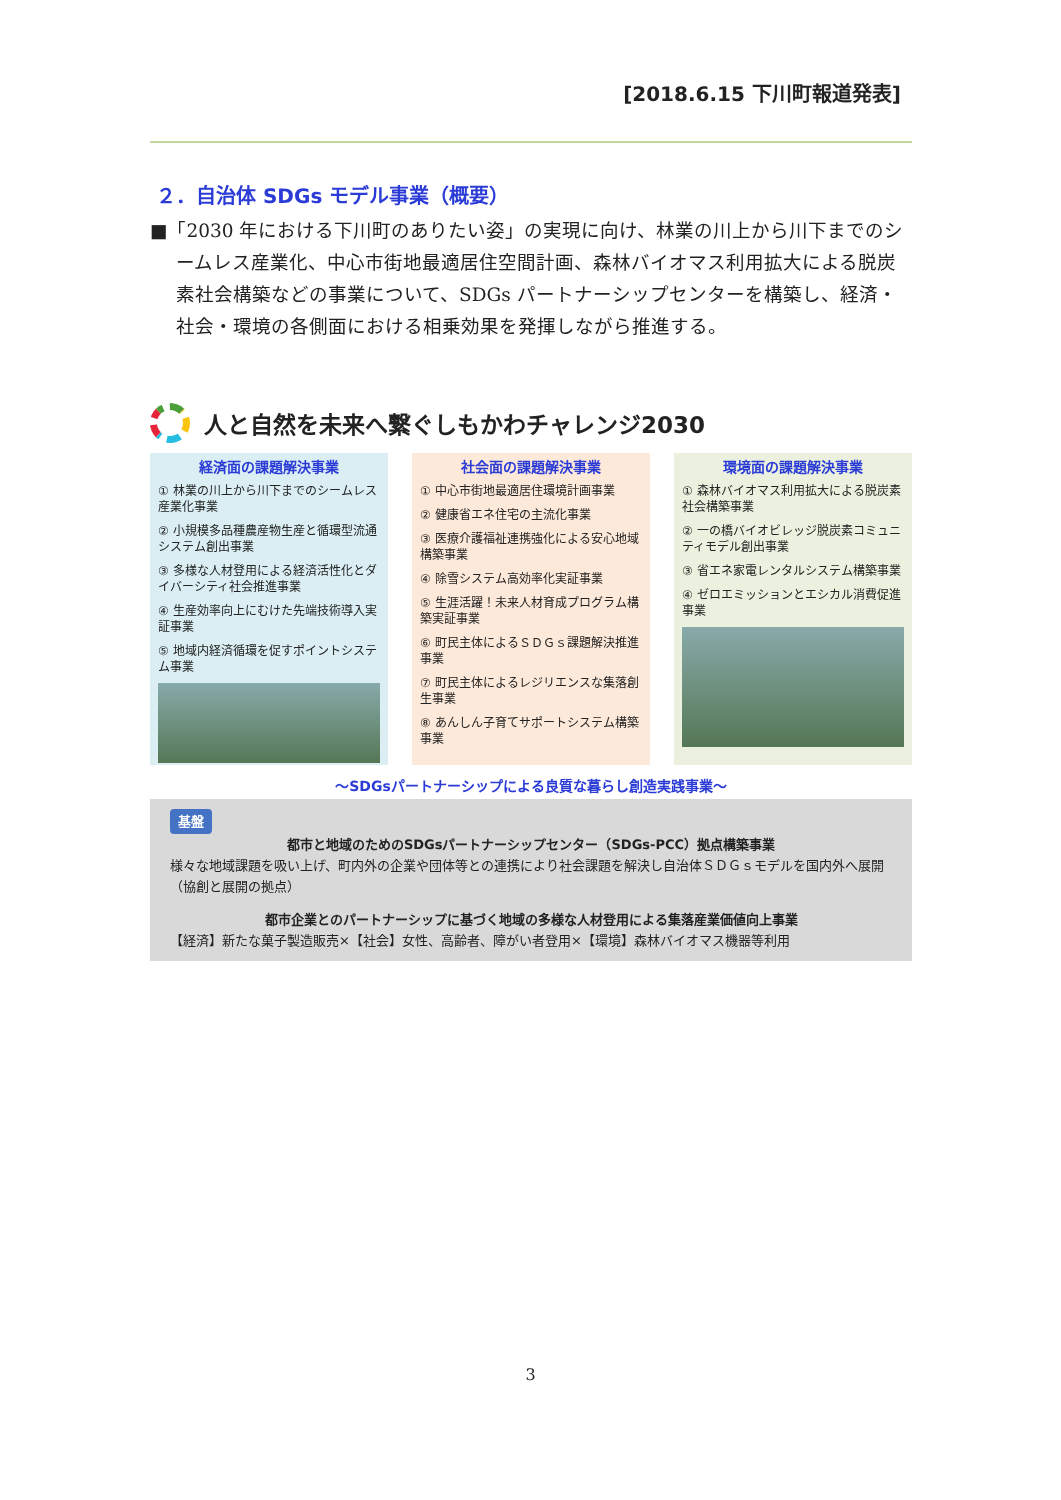[2018.6.15 下川町報道発表]
２．自治体 SDGs モデル事業（概要）
■「2030 年における下川町のありたい姿」の実現に向け、林業の川上から川下までのシームレス産業化、中心市街地最適居住空間計画、森林バイオマス利用拡大による脱炭素社会構築などの事業について、SDGs パートナーシップセンターを構築し、経済・社会・環境の各側面における相乗効果を発揮しながら推進する。
人と自然を未来へ繋ぐしもかわチャレンジ2030
経済面の課題解決事業
① 林業の川上から川下までのシームレス産業化事業
② 小規模多品種農産物生産と循環型流通システム創出事業
③ 多様な人材登用による経済活性化とダイバーシティ社会推進事業
④ 生産効率向上にむけた先端技術導入実証事業
⑤ 地域内経済循環を促すポイントシステム事業
社会面の課題解決事業
① 中心市街地最適居住環境計画事業
② 健康省エネ住宅の主流化事業
③ 医療介護福祉連携強化による安心地域構築事業
④ 除雪システム高効率化実証事業
⑤ 生涯活躍！未来人材育成プログラム構築実証事業
⑥ 町民主体によるＳＤＧｓ課題解決推進事業
⑦ 町民主体によるレジリエンスな集落創生事業
⑧ あんしん子育てサポートシステム構築事業
環境面の課題解決事業
① 森林バイオマス利用拡大による脱炭素社会構築事業
② 一の橋バイオビレッジ脱炭素コミュニティモデル創出事業
③ 省エネ家電レンタルシステム構築事業
④ ゼロエミッションとエシカル消費促進事業
～SDGsパートナーシップによる良質な暮らし創造実践事業～
基盤
都市と地域のためのSDGsパートナーシップセンター（SDGs-PCC）拠点構築事業
様々な地域課題を吸い上げ、町内外の企業や団体等との連携により社会課題を解決し自治体ＳＤＧｓモデルを国内外へ展開（協創と展開の拠点）
都市企業とのパートナーシップに基づく地域の多様な人材登用による集落産業価値向上事業
【経済】新たな菓子製造販売×【社会】女性、高齢者、障がい者登用×【環境】森林バイオマス機器等利用
3